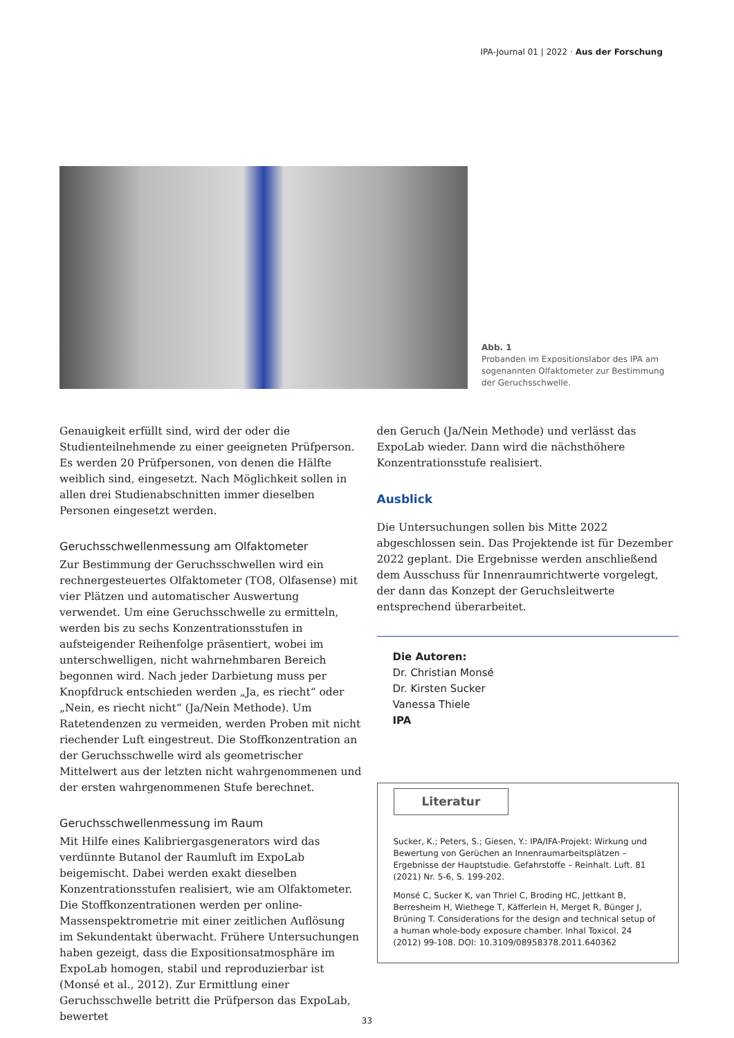IPA-Journal 01 | 2022 · Aus der Forschung
Abb. 1
Probanden im Expositionslabor des IPA am sogenannten Olfaktometer zur Bestimmung der Geruchsschwelle.
Genauigkeit erfüllt sind, wird der oder die Studienteilnehmende zu einer geeigneten Prüfperson. Es werden 20 Prüfpersonen, von denen die Hälfte weiblich sind, eingesetzt. Nach Möglichkeit sollen in allen drei Studienabschnitten immer dieselben Personen eingesetzt werden.
Geruchsschwellenmessung am Olfaktometer
Zur Bestimmung der Geruchsschwellen wird ein rechnergesteuertes Olfaktometer (TO8, Olfasense) mit vier Plätzen und automatischer Auswertung verwendet. Um eine Geruchsschwelle zu ermitteln, werden bis zu sechs Konzentrationsstufen in aufsteigender Reihenfolge präsentiert, wobei im unterschwelligen, nicht wahrnehmbaren Bereich begonnen wird. Nach jeder Darbietung muss per Knopfdruck entschieden werden „Ja, es riecht“ oder „Nein, es riecht nicht“ (Ja/Nein Methode). Um Ratetendenzen zu vermeiden, werden Proben mit nicht riechender Luft eingestreut. Die Stoffkonzentration an der Geruchsschwelle wird als geometrischer Mittelwert aus der letzten nicht wahrgenommenen und der ersten wahrgenommenen Stufe berechnet.
Geruchsschwellenmessung im Raum
Mit Hilfe eines Kalibriergasgenerators wird das verdünnte Butanol der Raumluft im ExpoLab beigemischt. Dabei werden exakt dieselben Konzentrationsstufen realisiert, wie am Olfaktometer. Die Stoffkonzentrationen werden per online-Massenspektrometrie mit einer zeitlichen Auflösung im Sekundentakt überwacht. Frühere Untersuchungen haben gezeigt, dass die Expositionsatmosphäre im ExpoLab homogen, stabil und reproduzierbar ist (Monsé et al., 2012). Zur Ermittlung einer Geruchsschwelle betritt die Prüfperson das ExpoLab, bewertet
den Geruch (Ja/Nein Methode) und verlässt das ExpoLab wieder. Dann wird die nächsthöhere Konzentrationsstufe realisiert.
Ausblick
Die Untersuchungen sollen bis Mitte 2022 abgeschlossen sein. Das Projektende ist für Dezember 2022 geplant. Die Ergebnisse werden anschließend dem Ausschuss für Innenraumrichtwerte vorgelegt, der dann das Konzept der Geruchsleitwerte entsprechend überarbeitet.
Die Autoren:
Dr. Christian Monsé
Dr. Kirsten Sucker
Vanessa Thiele
IPA
Literatur
Sucker, K.; Peters, S.; Giesen, Y.: IPA/IFA-Projekt: Wirkung und Bewertung von Gerüchen an Innenraumarbeitsplätzen – Ergebnisse der Hauptstudie. Gefahrstoffe – Reinhalt. Luft. 81 (2021) Nr. 5-6, S. 199-202.
Monsé C, Sucker K, van Thriel C, Broding HC, Jettkant B, Berresheim H, Wiethege T, Käfferlein H, Merget R, Bünger J, Brüning T. Considerations for the design and technical setup of a human whole-body exposure chamber. Inhal Toxicol. 24 (2012) 99-108. DOI: 10.3109/08958378.2011.640362
33